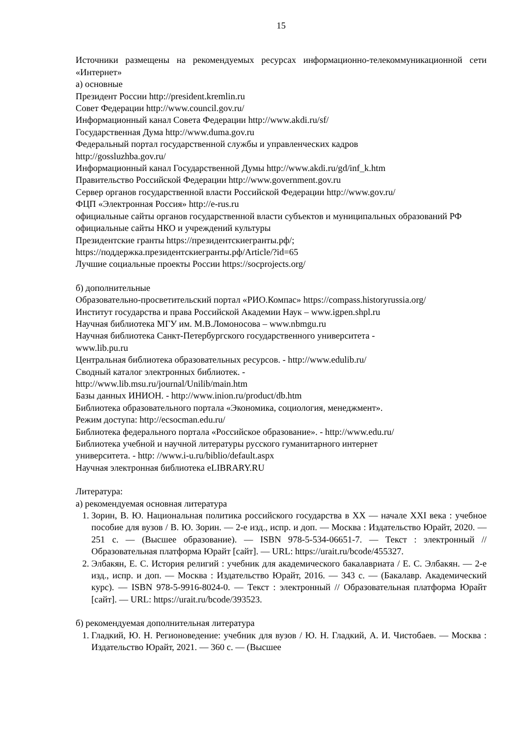15
Источники размещены на рекомендуемых ресурсах информационно-телекоммуникационной сети «Интернет»
а) основные
Президент России http://president.kremlin.ru
Совет Федерации http://www.council.gov.ru/
Информационный канал Совета Федерации http://www.akdi.ru/sf/
Государственная Дума http://www.duma.gov.ru
Федеральный портал государственной службы и управленческих кадров
http://gossluzhba.gov.ru/
Информационный канал Государственной Думы http://www.akdi.ru/gd/inf_k.htm
Правительство Российской Федерации http://www.government.gov.ru
Сервер органов государственной власти Российской Федерации http://www.gov.ru/
ФЦП «Электронная Россия» http://e-rus.ru
официальные сайты органов государственной власти субъектов и муниципальных образований РФ
официальные сайты НКО и учреждений культуры
Президентские гранты https://президентскиегранты.рф/;
https://поддержка.президентскиегранты.рф/Article/?id=65
Лучшие социальные проекты России https://socprojects.org/
б) дополнительные
Образовательно-просветительский портал «РИО.Компас» https://compass.historyrussia.org/
Институт государства и права Российской Академии Наук – www.igpen.shpl.ru
Научная библиотека МГУ им. М.В.Ломоносова – www.nbmgu.ru
Научная библиотека Санкт-Петербургского государственного университета -
www.lib.pu.ru
Центральная библиотека образовательных ресурсов. - http://www.edulib.ru/
Сводный каталог электронных библиотек. -
http://www.lib.msu.ru/journal/Unilib/main.htm
Базы данных ИНИОН. - http://www.inion.ru/product/db.htm
Библиотека образовательного портала «Экономика, социология, менеджмент».
Режим доступа: http://ecsocman.edu.ru/
Библиотека федерального портала «Российское образование». - http://www.edu.ru/
Библиотека учебной и научной литературы русского гуманитарного интернет
университета. - http: //www.i-u.ru/biblio/default.aspx
Научная электронная библиотека eLIBRARY.RU
Литература:
а) рекомендуемая основная литература
1. Зорин, В. Ю. Национальная политика российского государства в XX — начале XXI века : учебное пособие для вузов / В. Ю. Зорин. — 2-е изд., испр. и доп. — Москва : Издательство Юрайт, 2020. — 251 с. — (Высшее образование). — ISBN 978-5-534-06651-7. — Текст : электронный // Образовательная платформа Юрайт [сайт]. — URL: https://urait.ru/bcode/455327.
2. Элбакян, Е. С. История религий : учебник для академического бакалавриата / Е. С. Элбакян. — 2-е изд., испр. и доп. — Москва : Издательство Юрайт, 2016. — 343 с. — (Бакалавр. Академический курс). — ISBN 978-5-9916-8024-0. — Текст : электронный // Образовательная платформа Юрайт [сайт]. — URL: https://urait.ru/bcode/393523.
б) рекомендуемая дополнительная литература
1. Гладкий, Ю. Н. Регионоведение: учебник для вузов / Ю. Н. Гладкий, А. И. Чистобаев. — Москва : Издательство Юрайт, 2021. — 360 с. — (Высшее